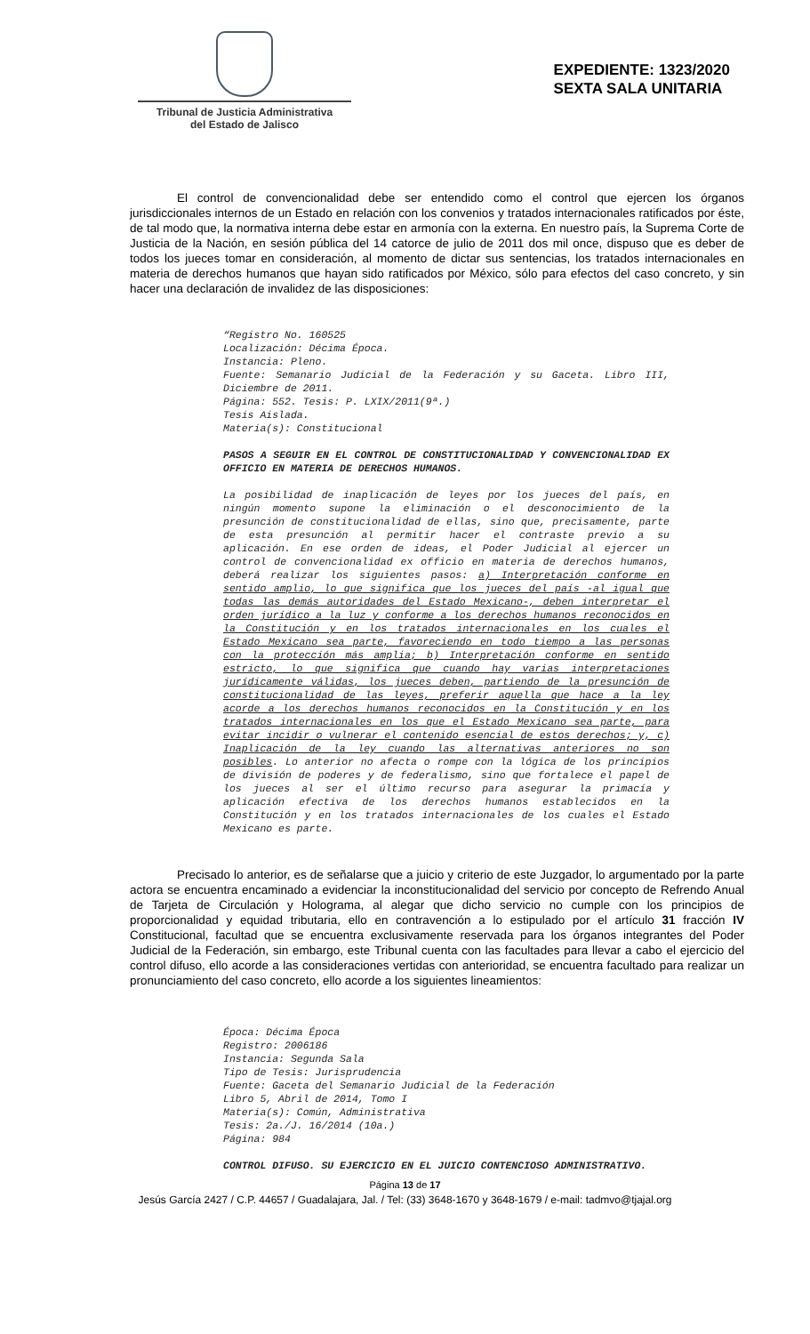Tribunal de Justicia Administrativa
del Estado de Jalisco
EXPEDIENTE: 1323/2020
SEXTA SALA UNITARIA
El control de convencionalidad debe ser entendido como el control que ejercen los órganos jurisdiccionales internos de un Estado en relación con los convenios y tratados internacionales ratificados por éste, de tal modo que, la normativa interna debe estar en armonía con la externa. En nuestro país, la Suprema Corte de Justicia de la Nación, en sesión pública del 14 catorce de julio de 2011 dos mil once, dispuso que es deber de todos los jueces tomar en consideración, al momento de dictar sus sentencias, los tratados internacionales en materia de derechos humanos que hayan sido ratificados por México, sólo para efectos del caso concreto, y sin hacer una declaración de invalidez de las disposiciones:
“Registro No. 160525
Localización: Décima Época.
Instancia: Pleno.
Fuente: Semanario Judicial de la Federación y su Gaceta. Libro III, Diciembre de 2011.
Página: 552. Tesis: P. LXIX/2011(9ª.)
Tesis Aislada.
Materia(s): Constitucional
PASOS A SEGUIR EN EL CONTROL DE CONSTITUCIONALIDAD Y CONVENCIONALIDAD EX OFFICIO EN MATERIA DE DERECHOS HUMANOS.
La posibilidad de inaplicación de leyes por los jueces del país, en ningún momento supone la eliminación o el desconocimiento de la presunción de constitucionalidad de ellas, sino que, precisamente, parte de esta presunción al permitir hacer el contraste previo a su aplicación. En ese orden de ideas, el Poder Judicial al ejercer un control de convencionalidad ex officio en materia de derechos humanos, deberá realizar los siguientes pasos: a) Interpretación conforme en sentido amplio, lo que significa que los jueces del país -al igual que todas las demás autoridades del Estado Mexicano-, deben interpretar el orden jurídico a la luz y conforme a los derechos humanos reconocidos en la Constitución y en los tratados internacionales en los cuales el Estado Mexicano sea parte, favoreciendo en todo tiempo a las personas con la protección más amplia; b) Interpretación conforme en sentido estricto, lo que significa que cuando hay varias interpretaciones jurídicamente válidas, los jueces deben, partiendo de la presunción de constitucionalidad de las leyes, preferir aquella que hace a la ley acorde a los derechos humanos reconocidos en la Constitución y en los tratados internacionales en los que el Estado Mexicano sea parte, para evitar incidir o vulnerar el contenido esencial de estos derechos; y, c) Inaplicación de la ley cuando las alternativas anteriores no son posibles. Lo anterior no afecta o rompe con la lógica de los principios de división de poderes y de federalismo, sino que fortalece el papel de los jueces al ser el último recurso para asegurar la primacía y aplicación efectiva de los derechos humanos establecidos en la Constitución y en los tratados internacionales de los cuales el Estado Mexicano es parte.
Precisado lo anterior, es de señalarse que a juicio y criterio de este Juzgador, lo argumentado por la parte actora se encuentra encaminado a evidenciar la inconstitucionalidad del servicio por concepto de Refrendo Anual de Tarjeta de Circulación y Holograma, al alegar que dicho servicio no cumple con los principios de proporcionalidad y equidad tributaria, ello en contravención a lo estipulado por el artículo 31 fracción IV Constitucional, facultad que se encuentra exclusivamente reservada para los órganos integrantes del Poder Judicial de la Federación, sin embargo, este Tribunal cuenta con las facultades para llevar a cabo el ejercicio del control difuso, ello acorde a las consideraciones vertidas con anterioridad, se encuentra facultado para realizar un pronunciamiento del caso concreto, ello acorde a los siguientes lineamientos:
Época: Décima Época
Registro: 2006186
Instancia: Segunda Sala
Tipo de Tesis: Jurisprudencia
Fuente: Gaceta del Semanario Judicial de la Federación
Libro 5, Abril de 2014, Tomo I
Materia(s): Común, Administrativa
Tesis: 2a./J. 16/2014 (10a.)
Página: 984
CONTROL DIFUSO. SU EJERCICIO EN EL JUICIO CONTENCIOSO ADMINISTRATIVO.
Página 13 de 17
Jesús García 2427 / C.P. 44657 / Guadalajara, Jal. / Tel: (33) 3648-1670 y 3648-1679 / e-mail: tadmvo@tjajal.org